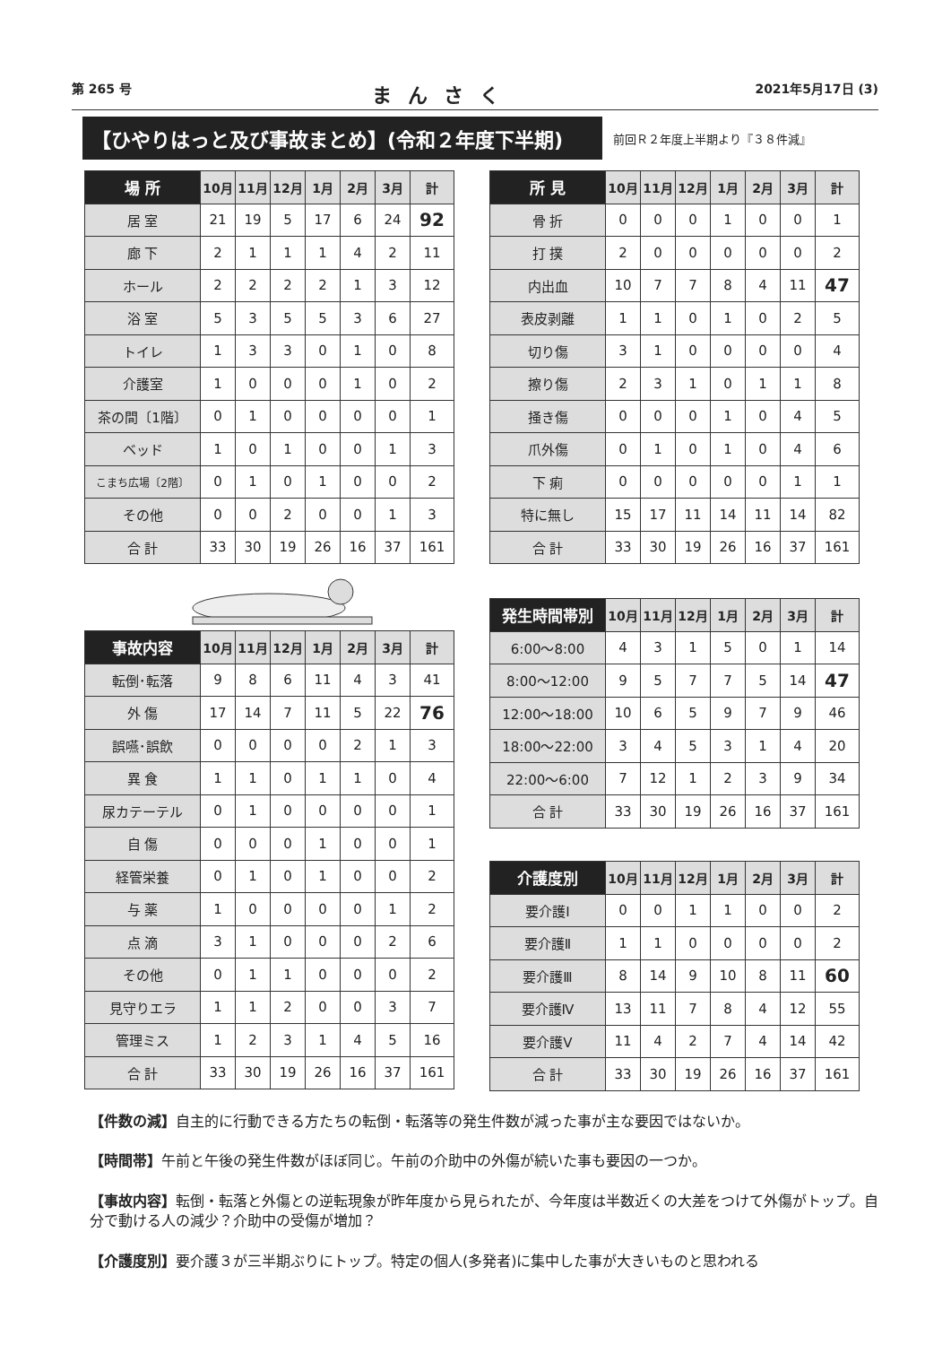第 265 号 まんさく 2021年5月17日 (3)
【ひやりはっと及び事故まとめ】(令和２年度下半期)
前回Ｒ２年度上半期より『３８件減』
| 場 所 | 10月 | 11月 | 12月 | 1月 | 2月 | 3月 | 計 |
| --- | --- | --- | --- | --- | --- | --- | --- |
| 居 室 | 21 | 19 | 5 | 17 | 6 | 24 | 92 |
| 廊 下 | 2 | 1 | 1 | 1 | 4 | 2 | 11 |
| ホール | 2 | 2 | 2 | 2 | 1 | 3 | 12 |
| 浴 室 | 5 | 3 | 5 | 5 | 3 | 6 | 27 |
| トイレ | 1 | 3 | 3 | 0 | 1 | 0 | 8 |
| 介護室 | 1 | 0 | 0 | 0 | 1 | 0 | 2 |
| 茶の間〔1階〕 | 0 | 1 | 0 | 0 | 0 | 0 | 1 |
| ベッド | 1 | 0 | 1 | 0 | 0 | 1 | 3 |
| こまち広場〔2階〕 | 0 | 1 | 0 | 1 | 0 | 0 | 2 |
| その他 | 0 | 0 | 2 | 0 | 0 | 1 | 3 |
| 合 計 | 33 | 30 | 19 | 26 | 16 | 37 | 161 |
| 所 見 | 10月 | 11月 | 12月 | 1月 | 2月 | 3月 | 計 |
| --- | --- | --- | --- | --- | --- | --- | --- |
| 骨 折 | 0 | 0 | 0 | 1 | 0 | 0 | 1 |
| 打 撲 | 2 | 0 | 0 | 0 | 0 | 0 | 2 |
| 内出血 | 10 | 7 | 7 | 8 | 4 | 11 | 47 |
| 表皮剥離 | 1 | 1 | 0 | 1 | 0 | 2 | 5 |
| 切り傷 | 3 | 1 | 0 | 0 | 0 | 0 | 4 |
| 擦り傷 | 2 | 3 | 1 | 0 | 1 | 1 | 8 |
| 掻き傷 | 0 | 0 | 0 | 1 | 0 | 4 | 5 |
| 爪外傷 | 0 | 1 | 0 | 1 | 0 | 4 | 6 |
| 下 痢 | 0 | 0 | 0 | 0 | 0 | 1 | 1 |
| 特に無し | 15 | 17 | 11 | 14 | 11 | 14 | 82 |
| 合 計 | 33 | 30 | 19 | 26 | 16 | 37 | 161 |
| 事故内容 | 10月 | 11月 | 12月 | 1月 | 2月 | 3月 | 計 |
| --- | --- | --- | --- | --- | --- | --- | --- |
| 転倒･転落 | 9 | 8 | 6 | 11 | 4 | 3 | 41 |
| 外 傷 | 17 | 14 | 7 | 11 | 5 | 22 | 76 |
| 誤嚥･誤飲 | 0 | 0 | 0 | 0 | 2 | 1 | 3 |
| 異 食 | 1 | 1 | 0 | 1 | 1 | 0 | 4 |
| 尿カテーテル | 0 | 1 | 0 | 0 | 0 | 0 | 1 |
| 自 傷 | 0 | 0 | 0 | 1 | 0 | 0 | 1 |
| 経管栄養 | 0 | 1 | 0 | 1 | 0 | 0 | 2 |
| 与 薬 | 1 | 0 | 0 | 0 | 0 | 1 | 2 |
| 点 滴 | 3 | 1 | 0 | 0 | 0 | 2 | 6 |
| その他 | 0 | 1 | 1 | 0 | 0 | 0 | 2 |
| 見守りエラ | 1 | 1 | 2 | 0 | 0 | 3 | 7 |
| 管理ミス | 1 | 2 | 3 | 1 | 4 | 5 | 16 |
| 合 計 | 33 | 30 | 19 | 26 | 16 | 37 | 161 |
| 発生時間帯別 | 10月 | 11月 | 12月 | 1月 | 2月 | 3月 | 計 |
| --- | --- | --- | --- | --- | --- | --- | --- |
| 6:00～8:00 | 4 | 3 | 1 | 5 | 0 | 1 | 14 |
| 8:00～12:00 | 9 | 5 | 7 | 7 | 5 | 14 | 47 |
| 12:00～18:00 | 10 | 6 | 5 | 9 | 7 | 9 | 46 |
| 18:00～22:00 | 3 | 4 | 5 | 3 | 1 | 4 | 20 |
| 22:00～6:00 | 7 | 12 | 1 | 2 | 3 | 9 | 34 |
| 合 計 | 33 | 30 | 19 | 26 | 16 | 37 | 161 |
| 介護度別 | 10月 | 11月 | 12月 | 1月 | 2月 | 3月 | 計 |
| --- | --- | --- | --- | --- | --- | --- | --- |
| 要介護Ⅰ | 0 | 0 | 1 | 1 | 0 | 0 | 2 |
| 要介護Ⅱ | 1 | 1 | 0 | 0 | 0 | 0 | 2 |
| 要介護Ⅲ | 8 | 14 | 9 | 10 | 8 | 11 | 60 |
| 要介護Ⅳ | 13 | 11 | 7 | 8 | 4 | 12 | 55 |
| 要介護Ⅴ | 11 | 4 | 2 | 7 | 4 | 14 | 42 |
| 合 計 | 33 | 30 | 19 | 26 | 16 | 37 | 161 |
【件数の減】自主的に行動できる方たちの転倒・転落等の発生件数が減った事が主な要因ではないか。
【時間帯】午前と午後の発生件数がほぼ同じ。午前の介助中の外傷が続いた事も要因の一つか。
【事故内容】転倒・転落と外傷との逆転現象が昨年度から見られたが、今年度は半数近くの大差をつけて外傷がトップ。自分で動ける人の減少？介助中の受傷が増加？
【介護度別】要介護３が三半期ぶりにトップ。特定の個人(多発者)に集中した事が大きいものと思われる